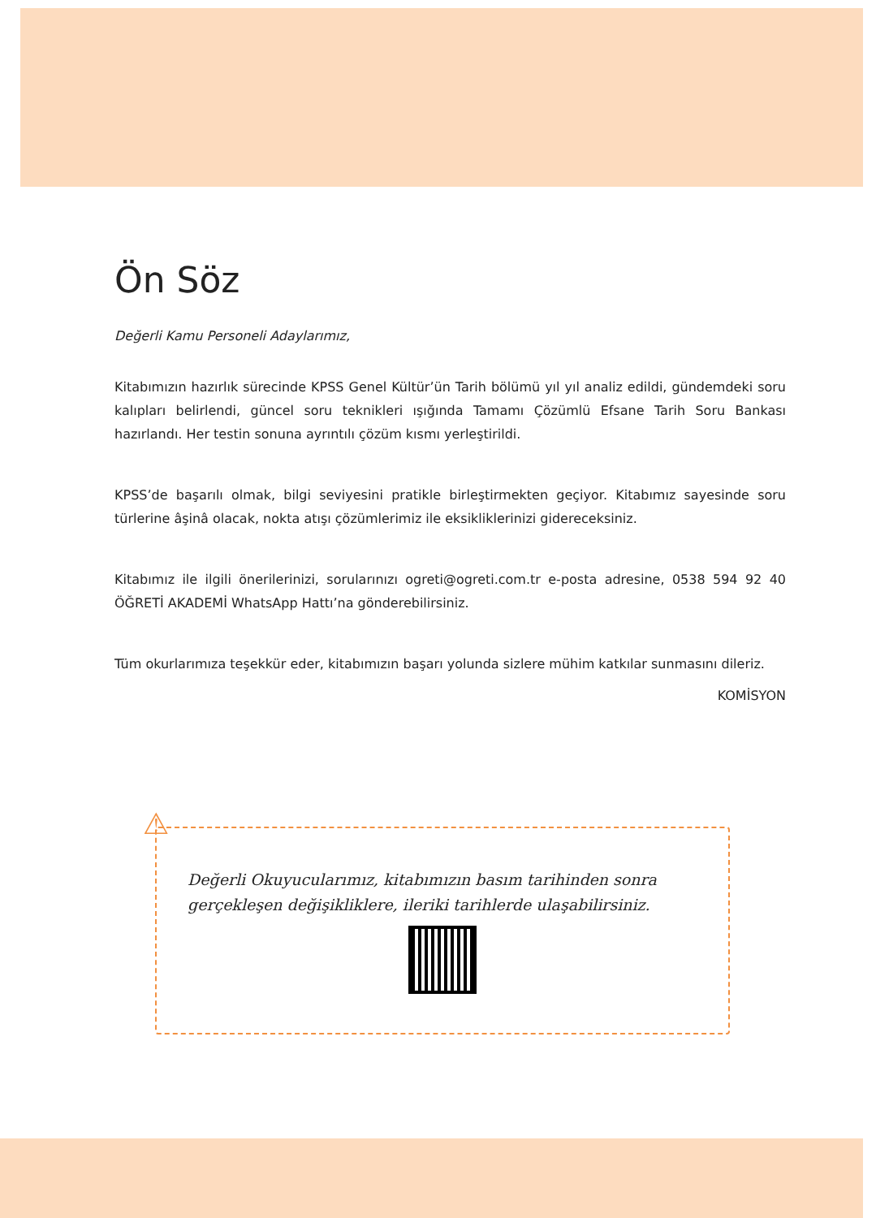Ön Söz
Değerli Kamu Personeli Adaylarımız,
Kitabımızın hazırlık sürecinde KPSS Genel Kültür’ün Tarih bölümü yıl yıl analiz edildi, gündemdeki soru kalıpları belirlendi, güncel soru teknikleri ışığında Tamamı Çözümlü Efsane Tarih Soru Bankası hazırlandı. Her testin sonuna ayrıntılı çözüm kısmı yerleştirildi.
KPSS’de başarılı olmak, bilgi seviyesini pratikle birleştirmekten geçiyor. Kitabımız sayesinde soru türlerine âşinâ olacak, nokta atışı çözümlerimiz ile eksikliklerinizi gidereceksiniz.
Kitabımız ile ilgili önerilerinizi, sorularınızı ogreti@ogreti.com.tr e-posta adresine, 0538 594 92 40 ÖĞRETİ AKADEMİ WhatsApp Hattı’na gönderebilirsiniz.
Tüm okurlarımıza teşekkür eder, kitabımızın başarı yolunda sizlere mühim katkılar sunmasını dileriz.
KOMİSYON
Değerli Okuyucularımız, kitabımızın basım tarihinden sonra gerçekleşen değişikliklere, ileriki tarihlerde ulaşabilirsiniz.
⚠